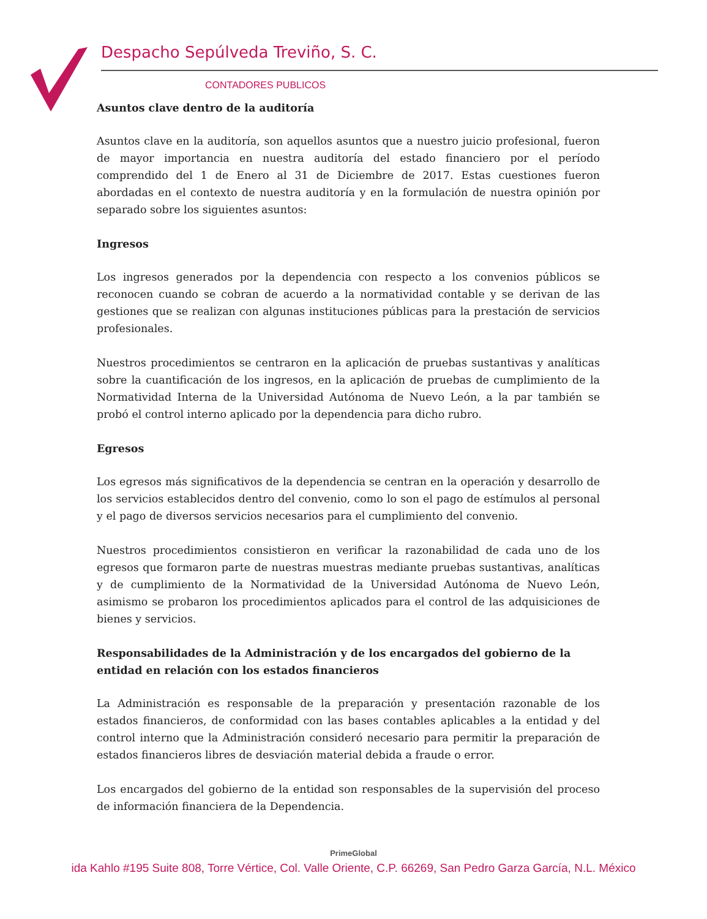Despacho Sepúlveda Treviño, S. C.
CONTADORES PUBLICOS
Asuntos clave dentro de la auditoría
Asuntos clave en la auditoría, son aquellos asuntos que a nuestro juicio profesional, fueron de mayor importancia en nuestra auditoría del estado financiero por el período comprendido del 1 de Enero al 31 de Diciembre de 2017. Estas cuestiones fueron abordadas en el contexto de nuestra auditoría y en la formulación de nuestra opinión por separado sobre los siguientes asuntos:
Ingresos
Los ingresos generados por la dependencia con respecto a los convenios públicos se reconocen cuando se cobran de acuerdo a la normatividad contable y se derivan de las gestiones que se realizan con algunas instituciones públicas para la prestación de servicios profesionales.
Nuestros procedimientos se centraron en la aplicación de pruebas sustantivas y analíticas sobre la cuantificación de los ingresos, en la aplicación de pruebas de cumplimiento de la Normatividad Interna de la Universidad Autónoma de Nuevo León, a la par también se probó el control interno aplicado por la dependencia para dicho rubro.
Egresos
Los egresos más significativos de la dependencia se centran en la operación y desarrollo de los servicios establecidos dentro del convenio, como lo son el pago de estímulos al personal y el pago de diversos servicios necesarios para el cumplimiento del convenio.
Nuestros procedimientos consistieron en verificar la razonabilidad de cada uno de los egresos que formaron parte de nuestras muestras mediante pruebas sustantivas, analíticas y de cumplimiento de la Normatividad de la Universidad Autónoma de Nuevo León, asimismo se probaron los procedimientos aplicados para el control de las adquisiciones de bienes y servicios.
Responsabilidades de la Administración y de los encargados del gobierno de la entidad en relación con los estados financieros
La Administración es responsable de la preparación y presentación razonable de los estados financieros, de conformidad con las bases contables aplicables a la entidad y del control interno que la Administración consideró necesario para permitir la preparación de estados financieros libres de desviación material debida a fraude o error.
Los encargados del gobierno de la entidad son responsables de la supervisión del proceso de información financiera de la Dependencia.
PrimeGlobal
ida Kahlo #195 Suite 808, Torre Vértice, Col. Valle Oriente, C.P. 66269, San Pedro Garza García, N.L. México